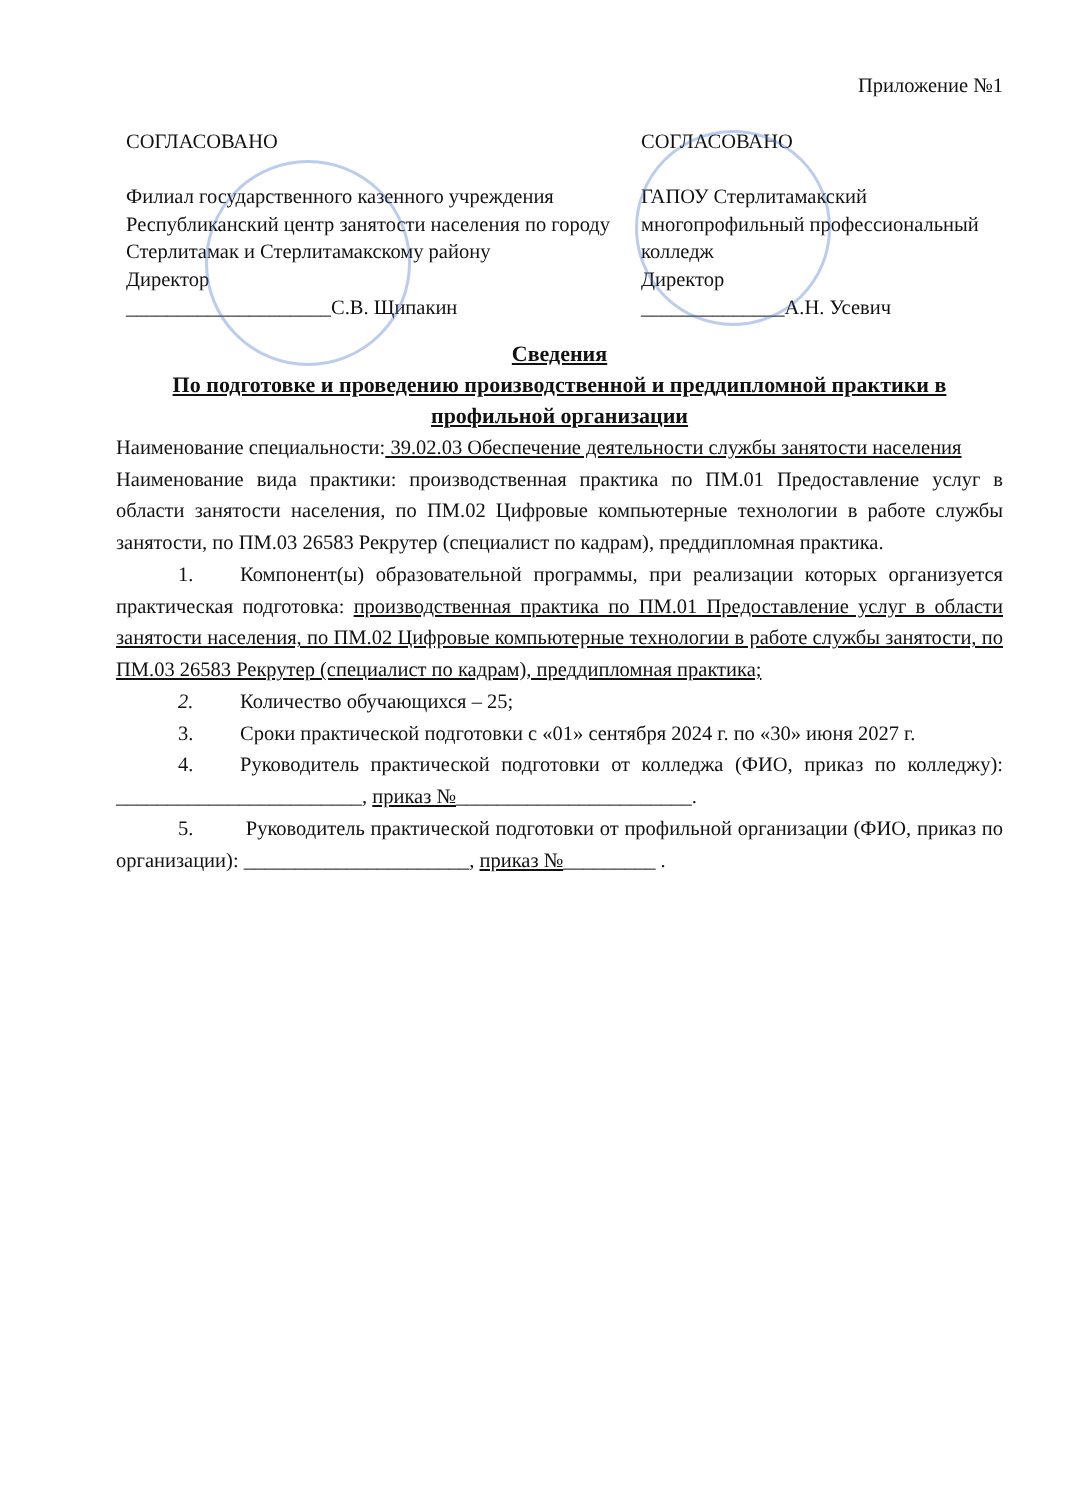Приложение №1
СОГЛАСОВАНО
Филиал государственного казенного учреждения Республиканский центр занятости населения по городу Стерлитамак и Стерлитамакскому району
Директор
____________________С.В. Щипакин
СОГЛАСОВАНО
ГАПОУ Стерлитамакский многопрофильный профессиональный колледж
Директор
______________А.Н. Усевич
Сведения
По подготовке и проведению производственной и преддипломной практики в профильной организации
Наименование специальности: 39.02.03 Обеспечение деятельности службы занятости населения
Наименование вида практики: производственная практика по ПМ.01 Предоставление услуг в области занятости населения, по ПМ.02 Цифровые компьютерные технологии в работе службы занятости, по ПМ.03 26583 Рекрутер (специалист по кадрам), преддипломная практика.
1. Компонент(ы) образовательной программы, при реализации которых организуется практическая подготовка: производственная практика по ПМ.01 Предоставление услуг в области занятости населения, по ПМ.02 Цифровые компьютерные технологии в работе службы занятости, по ПМ.03 26583 Рекрутер (специалист по кадрам), преддипломная практика;
2. Количество обучающихся – 25;
3. Сроки практической подготовки с «01» сентября 2024 г. по «30» июня 2027 г.
4. Руководитель практической подготовки от колледжа (ФИО, приказ по колледжу): ________________________, приказ №_______________________.
5. Руководитель практической подготовки от профильной организации (ФИО, приказ по организации): ______________________, приказ №_________ .